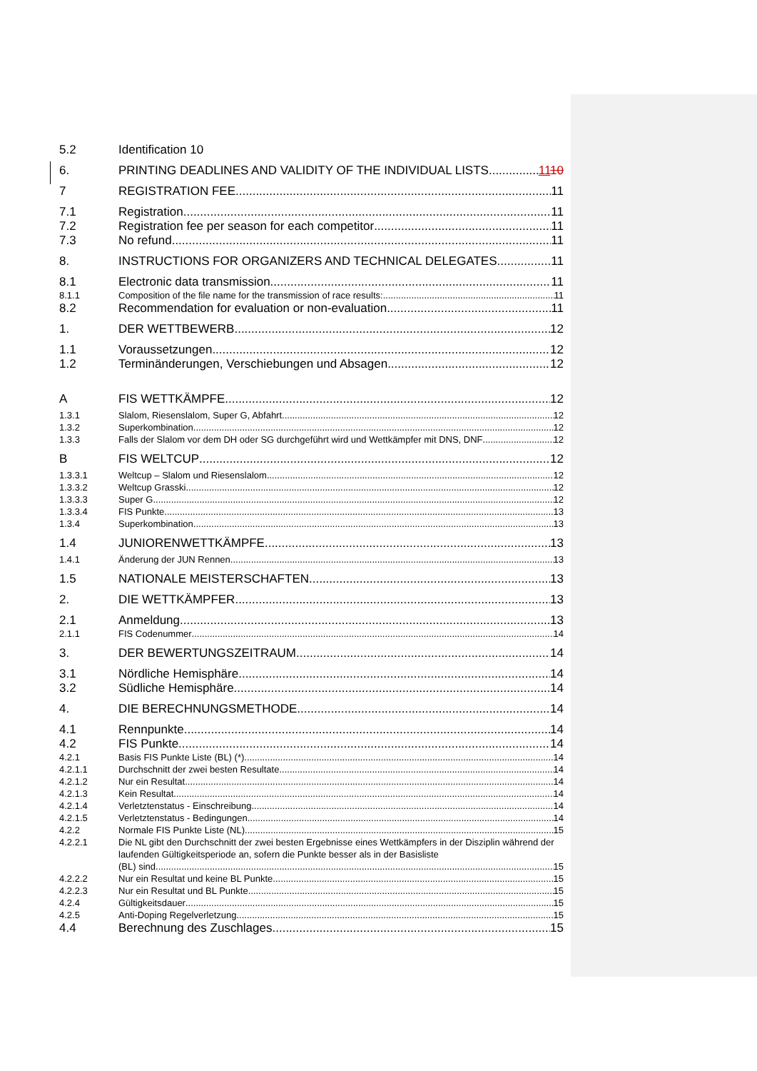5.2 Identification 10
6. PRINTING DEADLINES AND VALIDITY OF THE INDIVIDUAL LISTS 1110
7 REGISTRATION FEE 11
7.1 Registration 11
7.2 Registration fee per season for each competitor 11
7.3 No refund 11
8. INSTRUCTIONS FOR ORGANIZERS AND TECHNICAL DELEGATES 11
8.1 Electronic data transmission 11
8.1.1 Composition of the file name for the transmission of race results: 11
8.2 Recommendation for evaluation or non-evaluation 11
1. DER WETTBEWERB 12
1.1 Voraussetzungen 12
1.2 Terminänderungen, Verschiebungen und Absagen 12
A FIS WETTKÄMPFE 12
1.3.1 Slalom, Riesenslalom, Super G, Abfahrt 12
1.3.2 Superkombination 12
1.3.3 Falls der Slalom vor dem DH oder SG durchgeführt wird und Wettkämpfer mit DNS, DNF 12
B FIS WELTCUP 12
1.3.3.1 Weltcup – Slalom und Riesenslalom 12
1.3.3.2 Weltcup Grasski 12
1.3.3.3 Super G 12
1.3.3.4 FIS Punkte 13
1.3.4 Superkombination 13
1.4 JUNIORENWETTKÄMPFE 13
1.4.1 Änderung der JUN Rennen 13
1.5 NATIONALE MEISTERSCHAFTEN 13
2. DIE WETTKÄMPFER 13
2.1 Anmeldung 13
2.1.1 FIS Codenummer 14
3. DER BEWERTUNGSZEITRAUM 14
3.1 Nördliche Hemisphäre 14
3.2 Südliche Hemisphäre 14
4. DIE BERECHNUNGSMETHODE 14
4.1 Rennpunkte 14
4.2 FIS Punkte 14
4.2.1 Basis FIS Punkte Liste (BL) (*) 14
4.2.1.1 Durchschnitt der zwei besten Resultate 14
4.2.1.2 Nur ein Resultat 14
4.2.1.3 Kein Resultat 14
4.2.1.4 Verletztenstatus - Einschreibung 14
4.2.1.5 Verletztenstatus - Bedingungen 14
4.2.2 Normale FIS Punkte Liste (NL) 15
4.2.2.1 Die NL gibt den Durchschnitt der zwei besten Ergebnisse eines Wettkämpfers in der Disziplin während der laufenden Gültigkeitsperiode an, sofern die Punkte besser als in der Basisliste
(BL) sind. 15
4.2.2.2 Nur ein Resultat und keine BL Punkte 15
4.2.2.3 Nur ein Resultat und BL Punkte 15
4.2.4 Gültigkeitsdauer 15
4.2.5 Anti-Doping Regelverletzung 15
4.4 Berechnung des Zuschlages 15